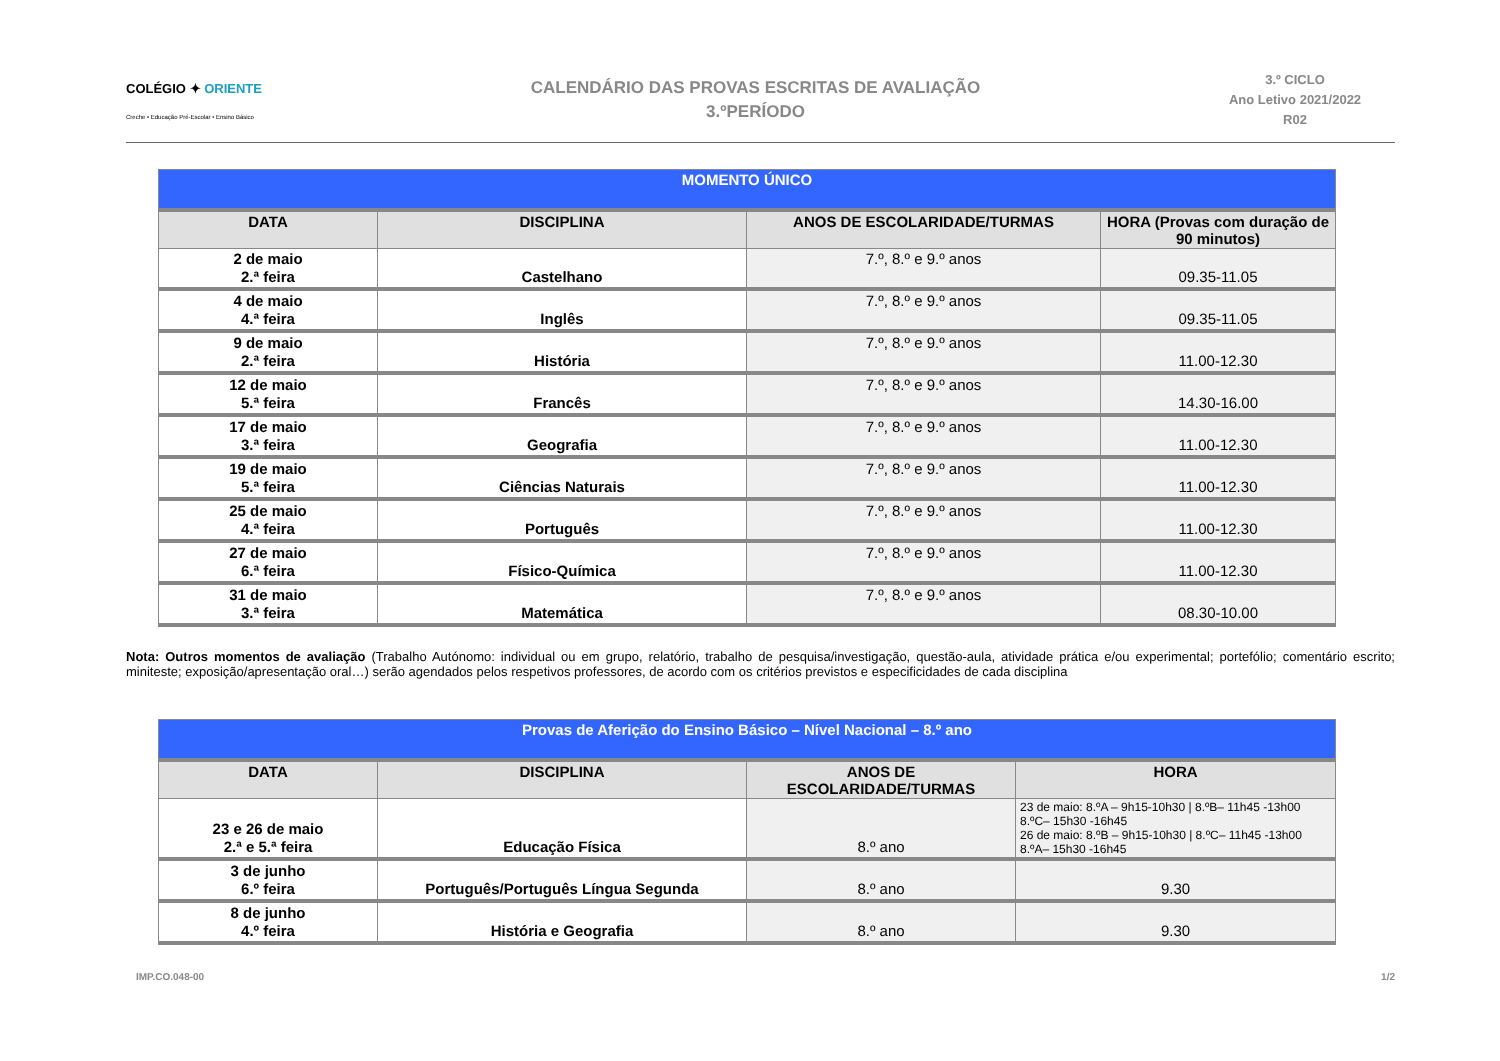COLÉGIO ✦ ORIENTE
Creche • Educação Pré-Escolar • Ensino Básico
CALENDÁRIO DAS PROVAS ESCRITAS DE AVALIAÇÃO
3.ºPERÍODO
3.º CICLO
Ano Letivo 2021/2022
R02
| MOMENTO ÚNICO | | | |
| DATA | DISCIPLINA | ANOS DE ESCOLARIDADE/TURMAS | HORA (Provas com duração de 90 minutos) |
| 2 de maio 2.ª feira | Castelhano | 7.º, 8.º e 9.º anos | 09.35-11.05 |
| 4 de maio 4.ª feira | Inglês | 7.º, 8.º e 9.º anos | 09.35-11.05 |
| 9 de maio 2.ª feira | História | 7.º, 8.º e 9.º anos | 11.00-12.30 |
| 12 de maio 5.ª feira | Francês | 7.º, 8.º e 9.º anos | 14.30-16.00 |
| 17 de maio 3.ª feira | Geografia | 7.º, 8.º e 9.º anos | 11.00-12.30 |
| 19 de maio 5.ª feira | Ciências Naturais | 7.º, 8.º e 9.º anos | 11.00-12.30 |
| 25 de maio 4.ª feira | Português | 7.º, 8.º e 9.º anos | 11.00-12.30 |
| 27 de maio 6.ª feira | Físico-Química | 7.º, 8.º e 9.º anos | 11.00-12.30 |
| 31 de maio 3.ª feira | Matemática | 7.º, 8.º e 9.º anos | 08.30-10.00 |
Nota: Outros momentos de avaliação (Trabalho Autónomo: individual ou em grupo, relatório, trabalho de pesquisa/investigação, questão-aula, atividade prática e/ou experimental; portefólio; comentário escrito; miniteste; exposição/apresentação oral…) serão agendados pelos respetivos professores, de acordo com os critérios previstos e especificidades de cada disciplina
| Provas de Aferição do Ensino Básico – Nível Nacional – 8.º ano | | | |
| DATA | DISCIPLINA | ANOS DE ESCOLARIDADE/TURMAS | HORA |
| 23 e 26 de maio 2.ª e 5.ª feira | Educação Física | 8.º ano | 23 de maio: 8.ºA – 9h15-10h30 / 8.ºB– 11h45 -13h00 8.ºC– 15h30 -16h45 26 de maio: 8.ºB – 9h15-10h30 / 8.ºC– 11h45 -13h00 8.ºA– 15h30 -16h45 |
| 3 de junho 6.º feira | Português/Português Língua Segunda | 8.º ano | 9.30 |
| 8 de junho 4.º feira | História e Geografia | 8.º ano | 9.30 |
IMP.CO.048-00 1/2